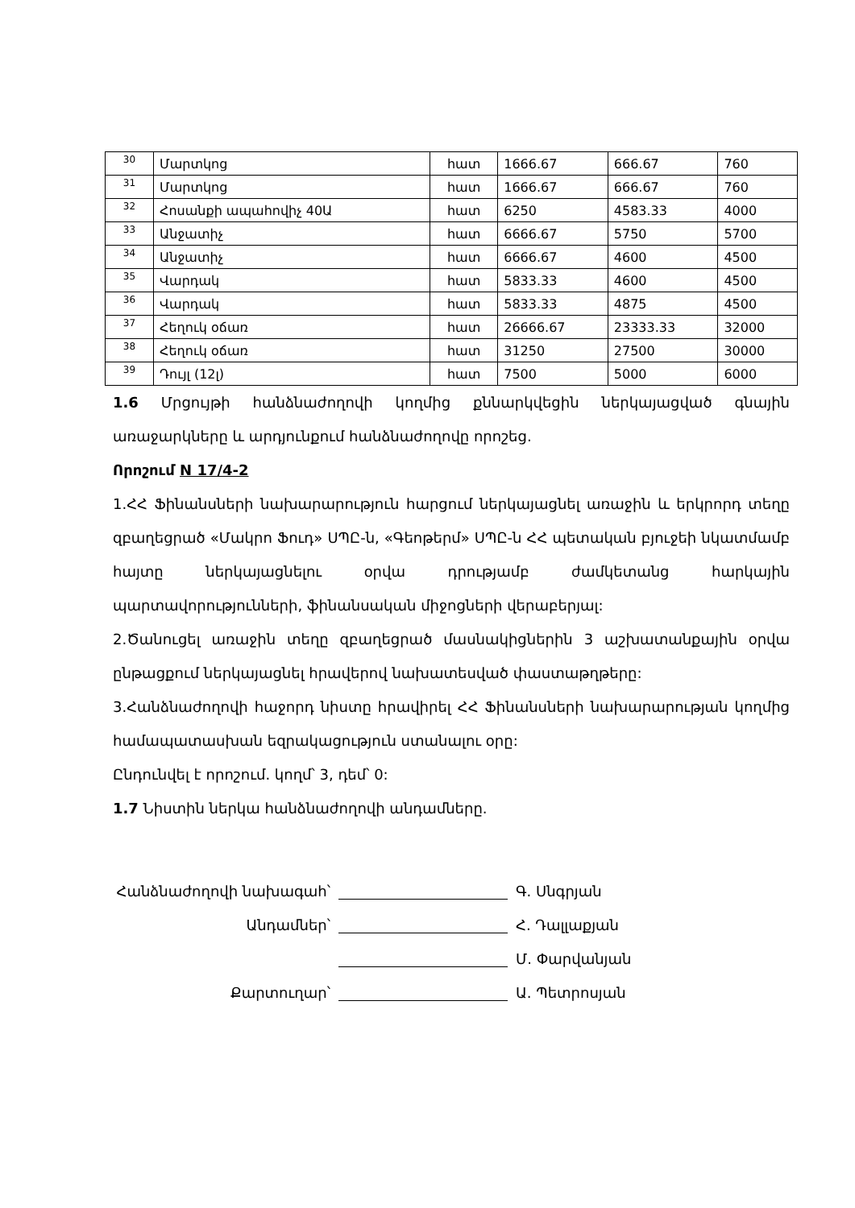| 30 | Մարտկոց | հատ | 1666.67 | 666.67 | 760 |
| 31 | Մարտկոց | հատ | 1666.67 | 666.67 | 760 |
| 32 | Հոսանքի ապահովիչ 40Ա | հատ | 6250 | 4583.33 | 4000 |
| 33 | Անջատիչ | հատ | 6666.67 | 5750 | 5700 |
| 34 | Անջատիչ | հատ | 6666.67 | 4600 | 4500 |
| 35 | Վարդակ | հատ | 5833.33 | 4600 | 4500 |
| 36 | Վարդակ | հատ | 5833.33 | 4875 | 4500 |
| 37 | Հեղուկ օճառ | հատ | 26666.67 | 23333.33 | 32000 |
| 38 | Հեղուկ օճառ | հատ | 31250 | 27500 | 30000 |
| 39 | Դույլ (12լ) | հատ | 7500 | 5000 | 6000 |
1.6 Մրցույթի հանձնաժողովի կողմից քննարկվեցին ներկայացված գնային առաջարկները և արդյունքում հանձնաժողովը որոշեց.
Որոշում N 17/4-2
1.ՀՀ Ֆինանսների նախարարություն հարցում ներկայացնել առաջին և երկրորդ տեղը զբաղեցրած «Մակրո Ֆուդ» ՍՊԸ-ն, «Գեոթերմ» ՍՊԸ-ն ՀՀ պետական բյուջեի նկատմամբ հայտը ներկայացնելու օրվա դրությամբ ժամկետանց հարկային պարտավորությունների, ֆինանսական միջոցների վերաբերյալ:
2.Ծանուցել առաջին տեղը զբաղեցրած մասնակիցներին 3 աշխատանքային օրվա ընթացքում ներկայացնել հրավերով նախատեսված փաստաթղթերը:
3.Հանձնաժողովի հաջորդ նիստը հրավիրել ՀՀ Ֆինանսների նախարարության կողմից համապատասխան եզրակացություն ստանալու օրը:
Ընդունվել է որոշում. կողմ՝ 3, դեմ՝ 0:
1.7 Նիստին ներկա հանձնաժողովի անդամները.
Հանձնաժողովի նախագահ՝ Գ. Սնգրյան
Անդամներ՝ Հ. Դալլաքյան
Մ. Փարվանյան
Քարտուղար՝ Ա. Պետրոսյան